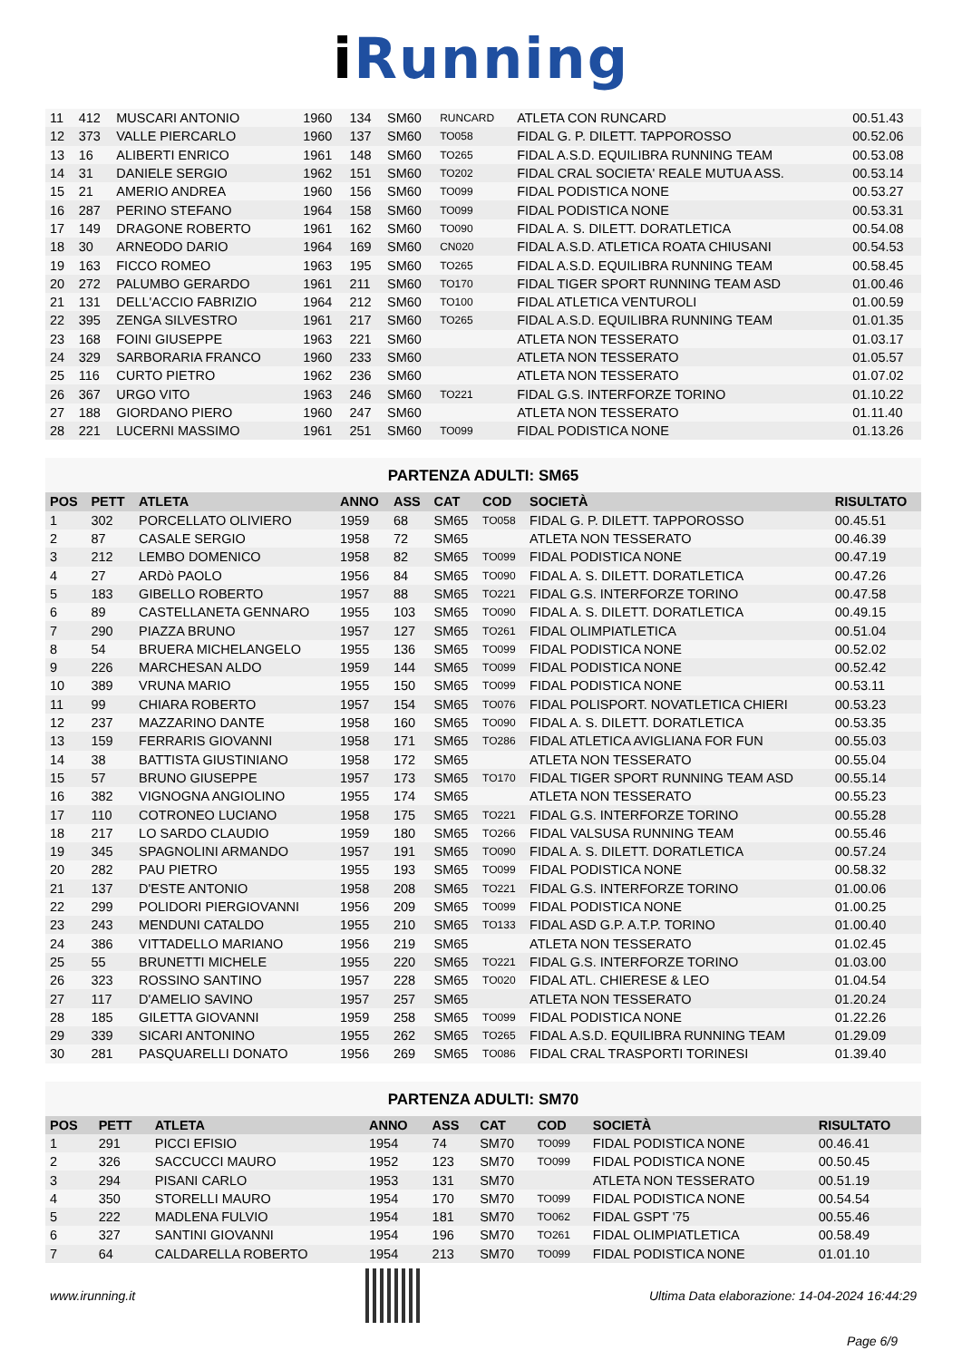i Running
| 11 | 412 | MUSCARI ANTONIO | 1960 | 134 | SM60 | RUNCARD | ATLETA CON RUNCARD | 00.51.43 |
| 12 | 373 | VALLE PIERCARLO | 1960 | 137 | SM60 | TO058 | FIDAL G. P. DILETT. TAPPOROSSO | 00.52.06 |
| 13 | 16 | ALIBERTI ENRICO | 1961 | 148 | SM60 | TO265 | FIDAL A.S.D. EQUILIBRA RUNNING TEAM | 00.53.08 |
| 14 | 31 | DANIELE SERGIO | 1962 | 151 | SM60 | TO202 | FIDAL CRAL SOCIETA' REALE MUTUA ASS. | 00.53.14 |
| 15 | 21 | AMERIO ANDREA | 1960 | 156 | SM60 | TO099 | FIDAL PODISTICA NONE | 00.53.27 |
| 16 | 287 | PERINO STEFANO | 1964 | 158 | SM60 | TO099 | FIDAL PODISTICA NONE | 00.53.31 |
| 17 | 149 | DRAGONE ROBERTO | 1961 | 162 | SM60 | TO090 | FIDAL A. S. DILETT. DORATLETICA | 00.54.08 |
| 18 | 30 | ARNEODO DARIO | 1964 | 169 | SM60 | CN020 | FIDAL A.S.D. ATLETICA ROATA CHIUSANI | 00.54.53 |
| 19 | 163 | FICCO ROMEO | 1963 | 195 | SM60 | TO265 | FIDAL A.S.D. EQUILIBRA RUNNING TEAM | 00.58.45 |
| 20 | 272 | PALUMBO GERARDO | 1961 | 211 | SM60 | TO170 | FIDAL TIGER SPORT RUNNING TEAM ASD | 01.00.46 |
| 21 | 131 | DELL'ACCIO FABRIZIO | 1964 | 212 | SM60 | TO100 | FIDAL ATLETICA VENTUROLI | 01.00.59 |
| 22 | 395 | ZENGA SILVESTRO | 1961 | 217 | SM60 | TO265 | FIDAL A.S.D. EQUILIBRA RUNNING TEAM | 01.01.35 |
| 23 | 168 | FOINI GIUSEPPE | 1963 | 221 | SM60 | | ATLETA NON TESSERATO | 01.03.17 |
| 24 | 329 | SARBORARIA FRANCO | 1960 | 233 | SM60 | | ATLETA NON TESSERATO | 01.05.57 |
| 25 | 116 | CURTO PIETRO | 1962 | 236 | SM60 | | ATLETA NON TESSERATO | 01.07.02 |
| 26 | 367 | URGO VITO | 1963 | 246 | SM60 | TO221 | FIDAL G.S. INTERFORZE TORINO | 01.10.22 |
| 27 | 188 | GIORDANO PIERO | 1960 | 247 | SM60 | | ATLETA NON TESSERATO | 01.11.40 |
| 28 | 221 | LUCERNI MASSIMO | 1961 | 251 | SM60 | TO099 | FIDAL PODISTICA NONE | 01.13.26 |
PARTENZA ADULTI: SM65
| POS | PETT | ATLETA | ANNO | ASS | CAT | COD | SOCIETÀ | RISULTATO |
| --- | --- | --- | --- | --- | --- | --- | --- | --- |
| 1 | 302 | PORCELLATO OLIVIERO | 1959 | 68 | SM65 | TO058 | FIDAL G. P. DILETT. TAPPOROSSO | 00.45.51 |
| 2 | 87 | CASALE SERGIO | 1958 | 72 | SM65 | | ATLETA NON TESSERATO | 00.46.39 |
| 3 | 212 | LEMBO DOMENICO | 1958 | 82 | SM65 | TO099 | FIDAL PODISTICA NONE | 00.47.19 |
| 4 | 27 | ARDò PAOLO | 1956 | 84 | SM65 | TO090 | FIDAL A. S. DILETT. DORATLETICA | 00.47.26 |
| 5 | 183 | GIBELLO ROBERTO | 1957 | 88 | SM65 | TO221 | FIDAL G.S. INTERFORZE TORINO | 00.47.58 |
| 6 | 89 | CASTELLANETA GENNARO | 1955 | 103 | SM65 | TO090 | FIDAL A. S. DILETT. DORATLETICA | 00.49.15 |
| 7 | 290 | PIAZZA BRUNO | 1957 | 127 | SM65 | TO261 | FIDAL OLIMPIATLETICA | 00.51.04 |
| 8 | 54 | BRUERA MICHELANGELO | 1955 | 136 | SM65 | TO099 | FIDAL PODISTICA NONE | 00.52.02 |
| 9 | 226 | MARCHESAN ALDO | 1959 | 144 | SM65 | TO099 | FIDAL PODISTICA NONE | 00.52.42 |
| 10 | 389 | VRUNA MARIO | 1955 | 150 | SM65 | TO099 | FIDAL PODISTICA NONE | 00.53.11 |
| 11 | 99 | CHIARA ROBERTO | 1957 | 154 | SM65 | TO076 | FIDAL POLISPORT. NOVATLETICA CHIERI | 00.53.23 |
| 12 | 237 | MAZZARINO DANTE | 1958 | 160 | SM65 | TO090 | FIDAL A. S. DILETT. DORATLETICA | 00.53.35 |
| 13 | 159 | FERRARIS GIOVANNI | 1958 | 171 | SM65 | TO286 | FIDAL ATLETICA AVIGLIANA FOR FUN | 00.55.03 |
| 14 | 38 | BATTISTA GIUSTINIANO | 1958 | 172 | SM65 | | ATLETA NON TESSERATO | 00.55.04 |
| 15 | 57 | BRUNO GIUSEPPE | 1957 | 173 | SM65 | TO170 | FIDAL TIGER SPORT RUNNING TEAM ASD | 00.55.14 |
| 16 | 382 | VIGNOGNA ANGIOLINO | 1955 | 174 | SM65 | | ATLETA NON TESSERATO | 00.55.23 |
| 17 | 110 | COTRONEO LUCIANO | 1958 | 175 | SM65 | TO221 | FIDAL G.S. INTERFORZE TORINO | 00.55.28 |
| 18 | 217 | LO SARDO CLAUDIO | 1959 | 180 | SM65 | TO266 | FIDAL VALSUSA RUNNING TEAM | 00.55.46 |
| 19 | 345 | SPAGNOLINI ARMANDO | 1957 | 191 | SM65 | TO090 | FIDAL A. S. DILETT. DORATLETICA | 00.57.24 |
| 20 | 282 | PAU PIETRO | 1955 | 193 | SM65 | TO099 | FIDAL PODISTICA NONE | 00.58.32 |
| 21 | 137 | D'ESTE ANTONIO | 1958 | 208 | SM65 | TO221 | FIDAL G.S. INTERFORZE TORINO | 01.00.06 |
| 22 | 299 | POLIDORI PIERGIOVANNI | 1956 | 209 | SM65 | TO099 | FIDAL PODISTICA NONE | 01.00.25 |
| 23 | 243 | MENDUNI CATALDO | 1955 | 210 | SM65 | TO133 | FIDAL ASD G.P. A.T.P. TORINO | 01.00.40 |
| 24 | 386 | VITTADELLO MARIANO | 1956 | 219 | SM65 | | ATLETA NON TESSERATO | 01.02.45 |
| 25 | 55 | BRUNETTI MICHELE | 1955 | 220 | SM65 | TO221 | FIDAL G.S. INTERFORZE TORINO | 01.03.00 |
| 26 | 323 | ROSSINO SANTINO | 1957 | 228 | SM65 | TO020 | FIDAL ATL. CHIERESE & LEO | 01.04.54 |
| 27 | 117 | D'AMELIO SAVINO | 1957 | 257 | SM65 | | ATLETA NON TESSERATO | 01.20.24 |
| 28 | 185 | GILETTA GIOVANNI | 1959 | 258 | SM65 | TO099 | FIDAL PODISTICA NONE | 01.22.26 |
| 29 | 339 | SICARI ANTONINO | 1955 | 262 | SM65 | TO265 | FIDAL A.S.D. EQUILIBRA RUNNING TEAM | 01.29.09 |
| 30 | 281 | PASQUARELLI DONATO | 1956 | 269 | SM65 | TO086 | FIDAL CRAL TRASPORTI TORINESI | 01.39.40 |
PARTENZA ADULTI: SM70
| POS | PETT | ATLETA | ANNO | ASS | CAT | COD | SOCIETÀ | RISULTATO |
| --- | --- | --- | --- | --- | --- | --- | --- | --- |
| 1 | 291 | PICCI EFISIO | 1954 | 74 | SM70 | TO099 | FIDAL PODISTICA NONE | 00.46.41 |
| 2 | 326 | SACCUCCI MAURO | 1952 | 123 | SM70 | TO099 | FIDAL PODISTICA NONE | 00.50.45 |
| 3 | 294 | PISANI CARLO | 1953 | 131 | SM70 | | ATLETA NON TESSERATO | 00.51.19 |
| 4 | 350 | STORELLI MAURO | 1954 | 170 | SM70 | TO099 | FIDAL PODISTICA NONE | 00.54.54 |
| 5 | 222 | MADLENA FULVIO | 1954 | 181 | SM70 | TO062 | FIDAL GSPT '75 | 00.55.46 |
| 6 | 327 | SANTINI GIOVANNI | 1954 | 196 | SM70 | TO261 | FIDAL OLIMPIATLETICA | 00.58.49 |
| 7 | 64 | CALDARELLA ROBERTO | 1954 | 213 | SM70 | TO099 | FIDAL PODISTICA NONE | 01.01.10 |
www.irunning.it
Ultima Data elaborazione: 14-04-2024 16:44:29
Page 6/9